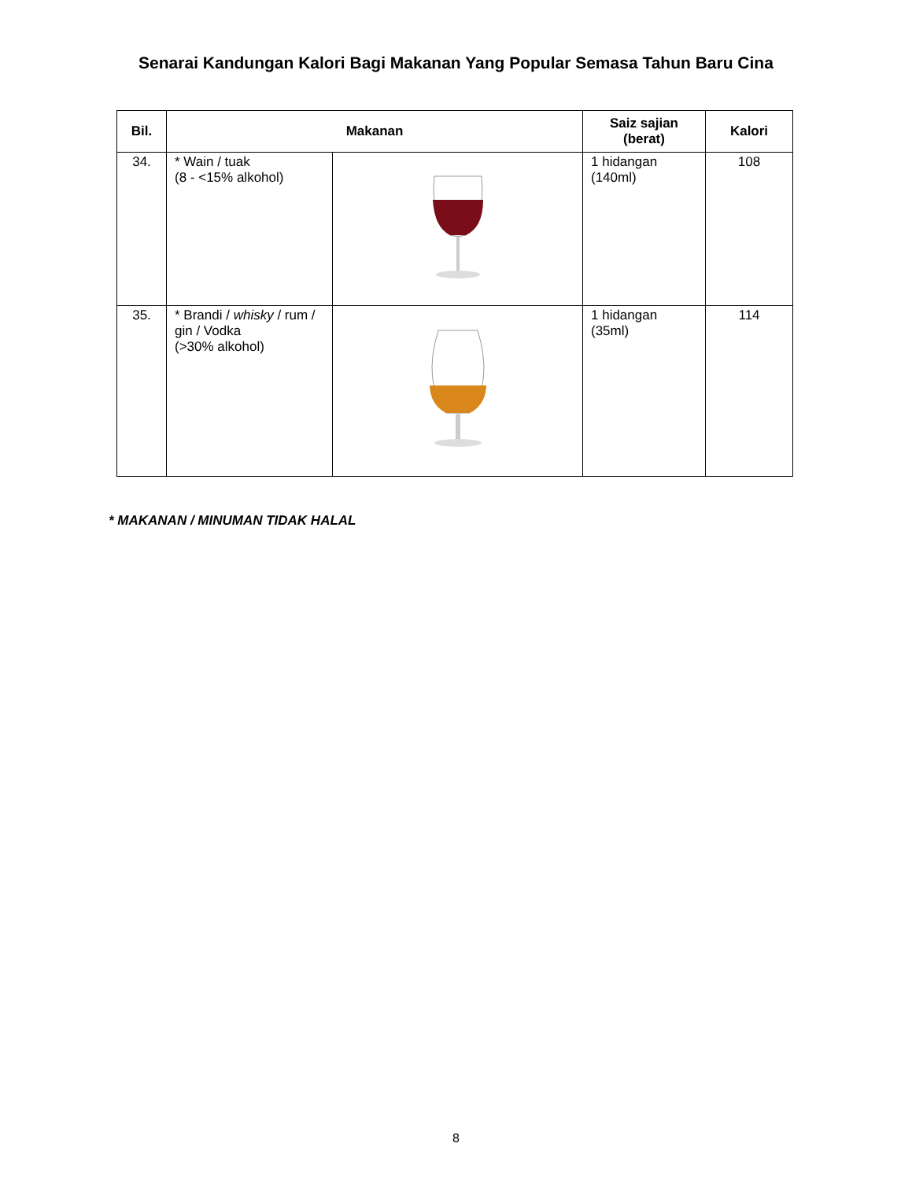Senarai Kandungan Kalori Bagi Makanan Yang Popular Semasa Tahun Baru Cina
| Bil. | Makanan | | Saiz sajian (berat) | Kalori |
| --- | --- | --- | --- | --- |
| 34. | * Wain / tuak (8 - <15% alkohol) | | 1 hidangan (140ml) | 108 |
| 35. | * Brandi / whisky / rum / gin / Vodka (>30% alkohol) | | 1 hidangan (35ml) | 114 |
* MAKANAN / MINUMAN TIDAK HALAL
8